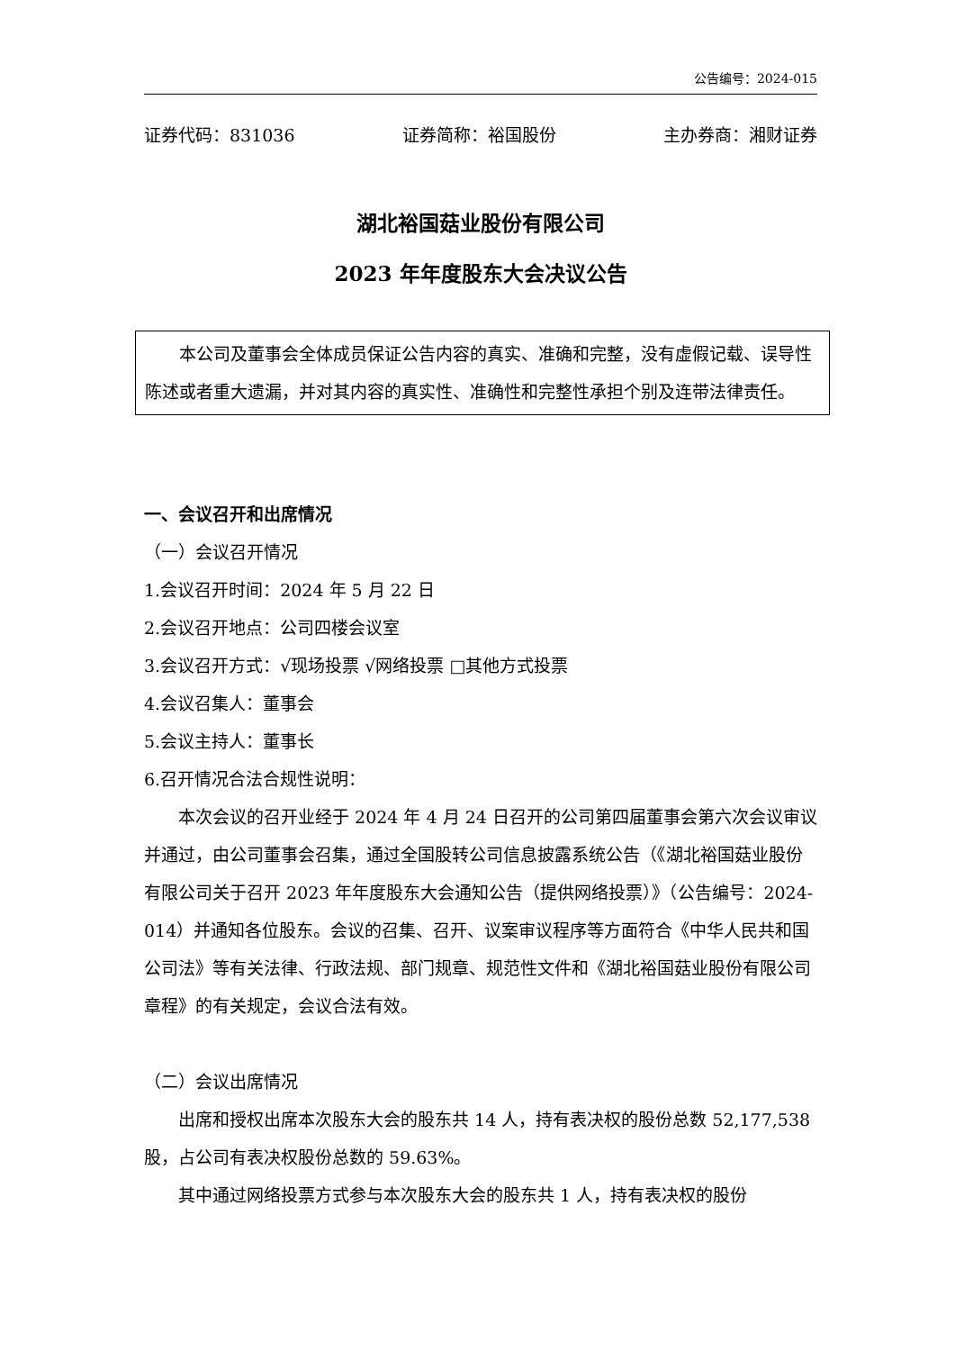公告编号：2024-015
证券代码：831036 证券简称：裕国股份 主办券商：湘财证券
湖北裕国菇业股份有限公司
2023 年年度股东大会决议公告
本公司及董事会全体成员保证公告内容的真实、准确和完整，没有虚假记载、误导性陈述或者重大遗漏，并对其内容的真实性、准确性和完整性承担个别及连带法律责任。
一、会议召开和出席情况
（一）会议召开情况
1.会议召开时间：2024 年 5 月 22 日
2.会议召开地点：公司四楼会议室
3.会议召开方式：√现场投票 √网络投票 □其他方式投票
4.会议召集人：董事会
5.会议主持人：董事长
6.召开情况合法合规性说明：
本次会议的召开业经于 2024 年 4 月 24 日召开的公司第四届董事会第六次会议审议并通过，由公司董事会召集，通过全国股转公司信息披露系统公告（《湖北裕国菇业股份有限公司关于召开 2023 年年度股东大会通知公告（提供网络投票）》（公告编号：2024-014）并通知各位股东。会议的召集、召开、议案审议程序等方面符合《中华人民共和国公司法》等有关法律、行政法规、部门规章、规范性文件和《湖北裕国菇业股份有限公司章程》的有关规定，会议合法有效。
（二）会议出席情况
出席和授权出席本次股东大会的股东共 14 人，持有表决权的股份总数 52,177,538 股，占公司有表决权股份总数的 59.63%。
其中通过网络投票方式参与本次股东大会的股东共 1 人，持有表决权的股份